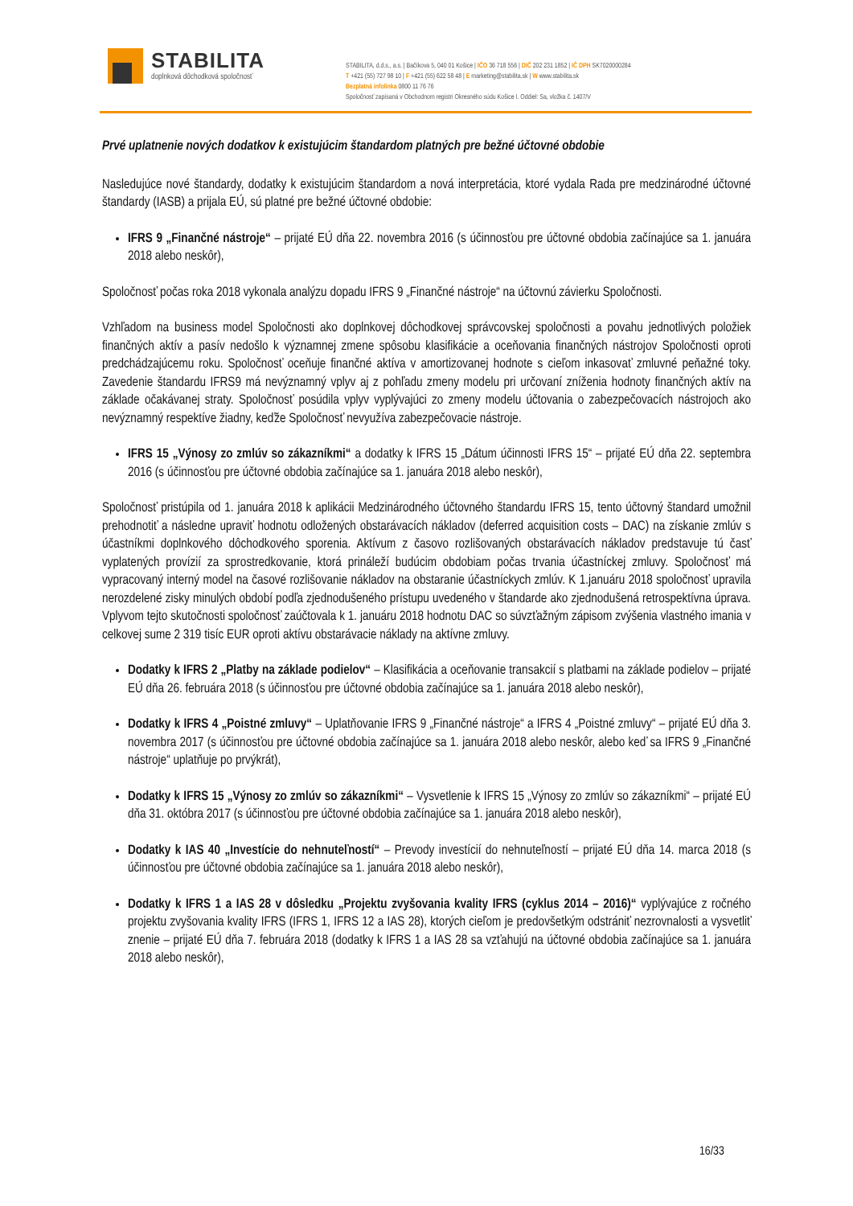STABILITA
doplnková dôchodková spoločnosť
STABILITA, d.d.s., a.s. | Bačíkova 5, 040 01 Košice | IČO 36 718 556 | DIČ 202 231 1852 | IČ DPH SK7020000284
T +421 (55) 727 98 10 | F +421 (55) 622 58 48 | E marketing@stabilita.sk | W www.stabilita.sk
Bezplatná infolinka 0800 11 76 76
Spoločnosť zapísaná v Obchodnom registri Okresného súdu Košice I. Oddiel: Sa, vložka č. 1407/V
Prvé uplatnenie nových dodatkov k existujúcim štandardom platných pre bežné účtovné obdobie
Nasledujúce nové štandardy, dodatky k existujúcim štandardom a nová interpretácia, ktoré vydala Rada pre medzinárodné účtovné štandardy (IASB) a prijala EÚ, sú platné pre bežné účtovné obdobie:
IFRS 9 „Finančné nástroje“ – prijaté EÚ dňa 22. novembra 2016 (s účinnosťou pre účtovné obdobia začínajúce sa 1. januára 2018 alebo neskôr),
Spoločnosť počas roka 2018 vykonala analýzu dopadu IFRS 9 „Finančné nástroje“ na účtovnú závierku Spoločnosti.
Vzhľadom na business model Spoločnosti ako doplnkovej dôchodkovej správcovskej spoločnosti a povahu jednotlivých položiek finančných aktív a pasív nedošlo k významnej zmene spôsobu klasifikácie a oceňovania finančných nástrojov Spoločnosti oproti predchádzajúcemu roku. Spoločnosť oceňuje finančné aktíva v amortizovanej hodnote s cieľom inkasovať zmluvné peňažné toky. Zavedenie štandardu IFRS9 má nevýznamný vplyv aj z pohľadu zmeny modelu pri určovaní zníženia hodnoty finančných aktív na základe očakávanej straty. Spoločnosť posúdila vplyv vyplývajúci zo zmeny modelu účtovania o zabezpečovacích nástrojoch ako nevýznamný respektíve žiadny, keďže Spoločnosť nevyužíva zabezpečovacie nástroje.
IFRS 15 „Výnosy zo zmlúv so zákazníkmi“ a dodatky k IFRS 15 „Dátum účinnosti IFRS 15“ – prijaté EÚ dňa 22. septembra 2016 (s účinnosťou pre účtovné obdobia začínajúce sa 1. januára 2018 alebo neskôr),
Spoločnosť pristúpila od 1. januára 2018 k aplikácii Medzinárodného účtovného štandardu IFRS 15, tento účtovný štandard umožnil prehodnotiť a následne upraviť hodnotu odložených obstarávacích nákladov (deferred acquisition costs – DAC) na získanie zmlúv s účastníkmi doplnkového dôchodkového sporenia. Aktívum z časovo rozlišovaných obstarávacích nákladov predstavuje tú časť vyplatených provízií za sprostredkovanie, ktorá prináleží budúcim obdobiam počas trvania účastníckej zmluvy. Spoločnosť má vypracovaný interný model na časové rozlišovanie nákladov na obstaranie účastníckych zmlúv. K 1.januáru 2018 spoločnosť upravila nerozdelené zisky minulých období podľa zjednodušeného prístupu uvedeného v štandarde ako zjednodušená retrospektívna úprava. Vplyvom tejto skutočnosti spoločnosť zaúčtovala k 1. januáru 2018 hodnotu DAC so súvzťažným zápisom zvýšenia vlastného imania v celkovej sume 2 319 tisíc EUR oproti aktívu obstarávacie náklady na aktívne zmluvy.
Dodatky k IFRS 2 „Platby na základe podielov“ – Klasifikácia a oceňovanie transakcií s platbami na základe podielov – prijaté EÚ dňa 26. februára 2018 (s účinnosťou pre účtovné obdobia začínajúce sa 1. januára 2018 alebo neskôr),
Dodatky k IFRS 4 „Poistné zmluvy“ – Uplatňovanie IFRS 9 „Finančné nástroje“ a IFRS 4 „Poistné zmluvy“ – prijaté EÚ dňa 3. novembra 2017 (s účinnosťou pre účtovné obdobia začínajúce sa 1. januára 2018 alebo neskôr, alebo keď sa IFRS 9 „Finančné nástroje“ uplatňuje po prvýkrát),
Dodatky k IFRS 15 „Výnosy zo zmlúv so zákazníkmi“ – Vysvetlenie k IFRS 15 „Výnosy zo zmlúv so zákazníkmi“ – prijaté EÚ dňa 31. októbra 2017 (s účinnosťou pre účtovné obdobia začínajúce sa 1. januára 2018 alebo neskôr),
Dodatky k IAS 40 „Investície do nehnuteľností“ – Prevody investícií do nehnuteľností – prijaté EÚ dňa 14. marca 2018 (s účinnosťou pre účtovné obdobia začínajúce sa 1. januára 2018 alebo neskôr),
Dodatky k IFRS 1 a IAS 28 v dôsledku „Projektu zvyšovania kvality IFRS (cyklus 2014 – 2016)“ vyplývajúce z ročného projektu zvyšovania kvality IFRS (IFRS 1, IFRS 12 a IAS 28), ktorých cieľom je predovšetkým odstrániť nezrovnalosti a vysvetliť znenie – prijaté EÚ dňa 7. februára 2018 (dodatky k IFRS 1 a IAS 28 sa vzťahujú na účtovné obdobia začínajúce sa 1. januára 2018 alebo neskôr),
16/33